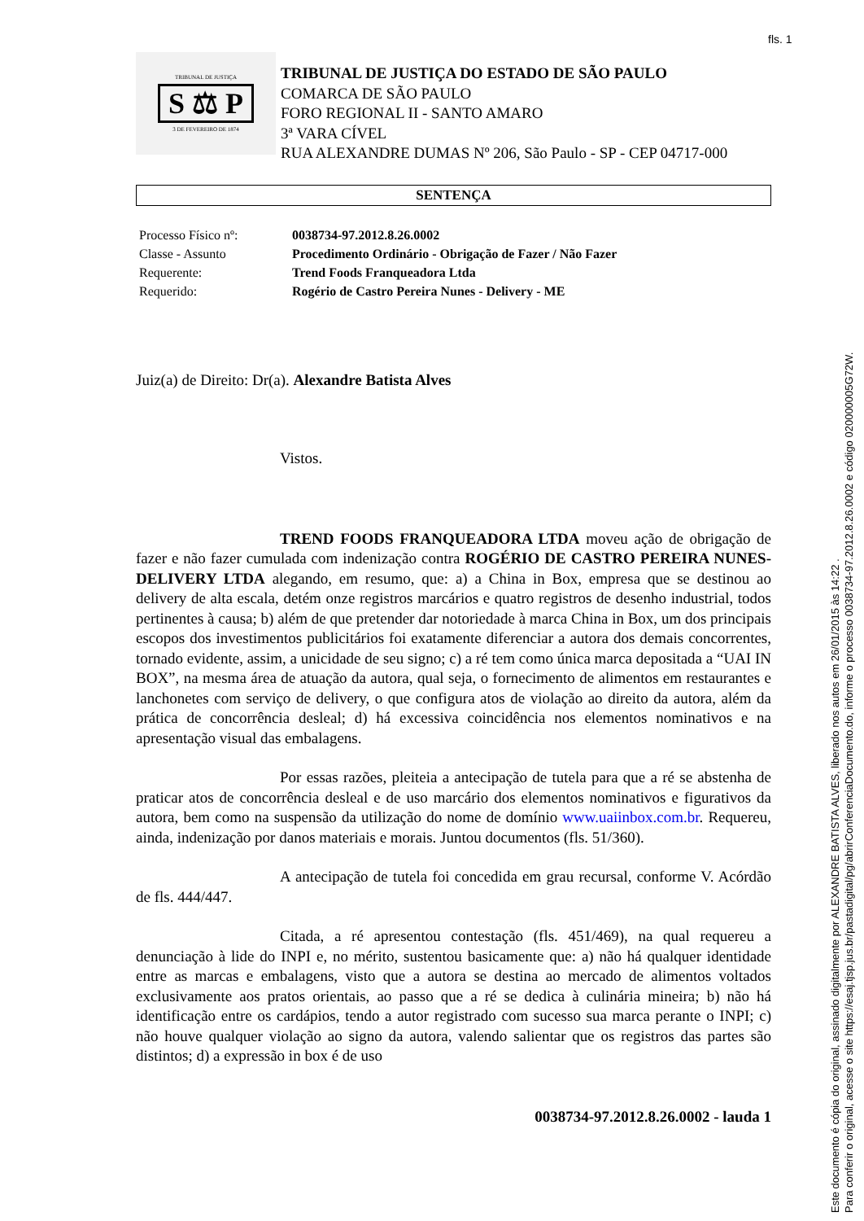fls. 1
TRIBUNAL DE JUSTIÇA
S ⚖ P
3 DE FEVEREIRO DE 1874
TRIBUNAL DE JUSTIÇA DO ESTADO DE SÃO PAULO
COMARCA DE SÃO PAULO
FORO REGIONAL II - SANTO AMARO
3ª VARA CÍVEL
RUA ALEXANDRE DUMAS Nº 206, São Paulo - SP - CEP 04717-000
SENTENÇA
| Processo Físico nº: | 0038734-97.2012.8.26.0002 |
| Classe - Assunto | Procedimento Ordinário - Obrigação de Fazer / Não Fazer |
| Requerente: | Trend Foods Franqueadora Ltda |
| Requerido: | Rogério de Castro Pereira Nunes - Delivery - ME |
Juiz(a) de Direito: Dr(a). Alexandre Batista Alves
Vistos.
TREND FOODS FRANQUEADORA LTDA moveu ação de obrigação de fazer e não fazer cumulada com indenização contra ROGÉRIO DE CASTRO PEREIRA NUNES- DELIVERY LTDA alegando, em resumo, que: a) a China in Box, empresa que se destinou ao delivery de alta escala, detém onze registros marcários e quatro registros de desenho industrial, todos pertinentes à causa; b) além de que pretender dar notoriedade à marca China in Box, um dos principais escopos dos investimentos publicitários foi exatamente diferenciar a autora dos demais concorrentes, tornado evidente, assim, a unicidade de seu signo; c) a ré tem como única marca depositada a “UAI IN BOX”, na mesma área de atuação da autora, qual seja, o fornecimento de alimentos em restaurantes e lanchonetes com serviço de delivery, o que configura atos de violação ao direito da autora, além da prática de concorrência desleal; d) há excessiva coincidência nos elementos nominativos e na apresentação visual das embalagens.
Por essas razões, pleiteia a antecipação de tutela para que a ré se abstenha de praticar atos de concorrência desleal e de uso marcário dos elementos nominativos e figurativos da autora, bem como na suspensão da utilização do nome de domínio www.uaiinbox.com.br. Requereu, ainda, indenização por danos materiais e morais. Juntou documentos (fls. 51/360).
A antecipação de tutela foi concedida em grau recursal, conforme V. Acórdão de fls. 444/447.
Citada, a ré apresentou contestação (fls. 451/469), na qual requereu a denunciação à lide do INPI e, no mérito, sustentou basicamente que: a) não há qualquer identidade entre as marcas e embalagens, visto que a autora se destina ao mercado de alimentos voltados exclusivamente aos pratos orientais, ao passo que a ré se dedica à culinária mineira; b) não há identificação entre os cardápios, tendo a autor registrado com sucesso sua marca perante o INPI; c) não houve qualquer violação ao signo da autora, valendo salientar que os registros das partes são distintos; d) a expressão in box é de uso
0038734-97.2012.8.26.0002 - lauda 1
Este documento é cópia do original, assinado digitalmente por ALEXANDRE BATISTA ALVES, liberado nos autos em 26/01/2015 às 14:22 .
Para conferir o original, acesse o site https://esaj.tjsp.jus.br/pastadigital/pg/abrirConferenciaDocumento.do, informe o processo 0038734-97.2012.8.26.0002 e código 020000005G72W.